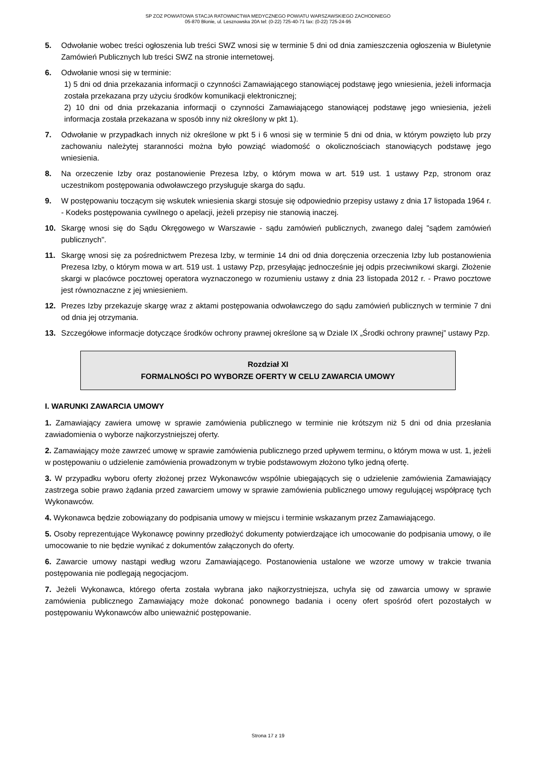SP ZOZ POWIATOWA STACJA RATOWNICTWA MEDYCZNEGO POWIATU WARSZAWSKIEGO ZACHODNIEGO
05-870 Błonie, ul. Lesznowska 20A tel: (0-22) 725-40-71 fax: (0-22) 725-24-95
5. Odwołanie wobec treści ogłoszenia lub treści SWZ wnosi się w terminie 5 dni od dnia zamieszczenia ogłoszenia w Biuletynie Zamówień Publicznych lub treści SWZ na stronie internetowej.
6. Odwołanie wnosi się w terminie:
1) 5 dni od dnia przekazania informacji o czynności Zamawiającego stanowiącej podstawę jego wniesienia, jeżeli informacja została przekazana przy użyciu środków komunikacji elektronicznej;
2) 10 dni od dnia przekazania informacji o czynności Zamawiającego stanowiącej podstawę jego wniesienia, jeżeli informacja została przekazana w sposób inny niż określony w pkt 1).
7. Odwołanie w przypadkach innych niż określone w pkt 5 i 6 wnosi się w terminie 5 dni od dnia, w którym powzięto lub przy zachowaniu należytej staranności można było powziąć wiadomość o okolicznościach stanowiących podstawę jego wniesienia.
8. Na orzeczenie Izby oraz postanowienie Prezesa Izby, o którym mowa w art. 519 ust. 1 ustawy Pzp, stronom oraz uczestnikom postępowania odwoławczego przysługuje skarga do sądu.
9. W postępowaniu toczącym się wskutek wniesienia skargi stosuje się odpowiednio przepisy ustawy z dnia 17 listopada 1964 r. - Kodeks postępowania cywilnego o apelacji, jeżeli przepisy nie stanowią inaczej.
10. Skargę wnosi się do Sądu Okręgowego w Warszawie - sądu zamówień publicznych, zwanego dalej "sądem zamówień publicznych".
11. Skargę wnosi się za pośrednictwem Prezesa Izby, w terminie 14 dni od dnia doręczenia orzeczenia Izby lub postanowienia Prezesa Izby, o którym mowa w art. 519 ust. 1 ustawy Pzp, przesyłając jednocześnie jej odpis przeciwnikowi skargi. Złożenie skargi w placówce pocztowej operatora wyznaczonego w rozumieniu ustawy z dnia 23 listopada 2012 r. - Prawo pocztowe jest równoznaczne z jej wniesieniem.
12. Prezes Izby przekazuje skargę wraz z aktami postępowania odwoławczego do sądu zamówień publicznych w terminie 7 dni od dnia jej otrzymania.
13. Szczegółowe informacje dotyczące środków ochrony prawnej określone są w Dziale IX „Środki ochrony prawnej” ustawy Pzp.
Rozdział XI
FORMALNOŚCI PO WYBORZE OFERTY W CELU ZAWARCIA UMOWY
I. WARUNKI ZAWARCIA UMOWY
1. Zamawiający zawiera umowę w sprawie zamówienia publicznego w terminie nie krótszym niż 5 dni od dnia przesłania zawiadomienia o wyborze najkorzystniejszej oferty.
2. Zamawiający może zawrzeć umowę w sprawie zamówienia publicznego przed upływem terminu, o którym mowa w ust. 1, jeżeli w postępowaniu o udzielenie zamówienia prowadzonym w trybie podstawowym złożono tylko jedną ofertę.
3. W przypadku wyboru oferty złożonej przez Wykonawców wspólnie ubiegających się o udzielenie zamówienia Zamawiający zastrzega sobie prawo żądania przed zawarciem umowy w sprawie zamówienia publicznego umowy regulującej współpracę tych Wykonawców.
4. Wykonawca będzie zobowiązany do podpisania umowy w miejscu i terminie wskazanym przez Zamawiającego.
5. Osoby reprezentujące Wykonawcę powinny przedłożyć dokumenty potwierdzające ich umocowanie do podpisania umowy, o ile umocowanie to nie będzie wynikać z dokumentów załączonych do oferty.
6. Zawarcie umowy nastąpi według wzoru Zamawiającego. Postanowienia ustalone we wzorze umowy w trakcie trwania postępowania nie podlegają negocjacjom.
7. Jeżeli Wykonawca, którego oferta została wybrana jako najkorzystniejsza, uchyla się od zawarcia umowy w sprawie zamówienia publicznego Zamawiający może dokonać ponownego badania i oceny ofert spośród ofert pozostałych w postępowaniu Wykonawców albo unieważnić postępowanie.
Strona 17 z 19